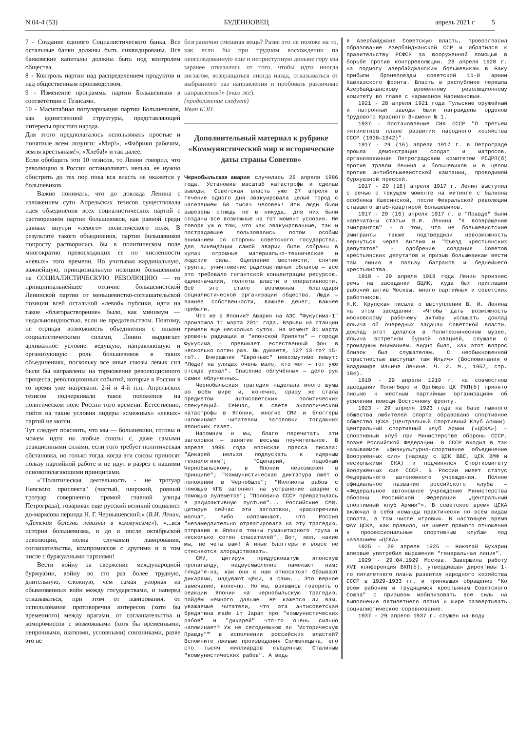N 04-4 (53) БУДЁННОВЕЦ апрель 2021 г 5
7 - Создание единого Социалистического банка. Все остальные банки должны быть ликвидированы. Все банковские капиталы должны быть под контролем общества.
8 - Контроль партии над распределением продуктов и над общественным производством.
9 - Изменение программы партии Большевиков в соответствии с Тезисами.
10 - Масштабная популяризация партии Большевиков, как единственной структуры, представляющей интересы простого народа.
Для этого предполагалось использовать простые и понятные всем лозунги: «Мир!», «Фабрики рабочим, земля крестьянам!», «Хлеба!» и так далее.
Если обобщить эти 10 тезисов, то Ленин говорил, что революцию в России останавливать нельзя, ее нужно обострять до тех пор пока вся власть не окажется у большевиков.
Важно понимать, что до доклада Ленина с изложением сути Апрельских тезисов существовала идея объединения всех социалистических партий с растворением партии большевиков, как равной среди равных внутри «левого» политического поля. В результате такого объединения, партия большевиков попросту растворилась бы в политическом поле многократно превосходящих ее по численности «левых» того времени. Но учитывая кардинальную, важнейшую, принципиальную позицию большевиков на СОЦИАЛИСТИЧЕСКУЮ РЕВОЛЮЦИЮ — то принципиальнейшее отличие большевистской Ленинской партии от меньшевистко-соглашательской позиции всей остальной «левой» публики, идти на такое «благорастворение» было, как минимум — недальновидностью, если не предательством. Поэтому, не отрицая возможность объединения с иными социалистическими силами, Ленин выдвигает архиважное условие: ведущую, направляющую и организующую роль большевиков в таких объединениях, поскольку все иные союзы левых сил были бы направлены на торможение революционного процесса, революционных событий, которые в России в то время уже назревали. 2-й и 4-й п.п. Апрельских тезисов подчеркивали такое положение на политическом поле России того времени. Естественно, пойти на такие условия лидеры «смежных» «левых» партий не могли.
Тут следует пояснить, что мы — большевики, готовы и можем идти на любые союзы с, даже самыми реакционными силами, если того требует политическая обстановка, но только тогда, когда эти союзы приносят пользу партийной работе и не идут в разрез с нашими основополагающими принципами.
«"Политическая деятельность - не тротуар Невского проспекта" (чистый, широкий, ровный тротуар совершенно прямой главной улицы Петрограда), говаривал еще русский великий социалист до-марксова периода Н. Г. Чернышевский.» (В.И. Ленин, «Детская болезнь левизны в коммунизме»). «...вся история большевизма, и до и после октябрьской революции, полна случаями лавирования, соглашательства, компромиссов с другими и в том числе с буржуазными партиями!
Вести войну за свержение международной буржуазии, войну во сто раз более трудную, длительную, сложную, чем самая упорная из обыкновенных войн между государствами, и наперед отказываться, при этом от лавирования, от использования противоречия интересов (хотя бы временного) между врагами, от соглашательства и компромиссов с возможными (хотя бы временными, непрочными, шаткими, условными) союзниками, разве это не
безгранично смешная вещь? Разве это не похоже на то, как если бы при трудном восхождении па неисследованную еще и неприступную доныне гору мы заранее отказались от того, чтобы идти иногда зигзагом, возвращаться иногда назад, отказываться от выбранного раз направления и пробовать различные направления?» (там же).
(продолжение следует)
Иван КЭП.
Дополнительный материал к рубрике «Коммунистический мир и исторические даты страны Советов»
Чернобыльская авария случилась 26 апреля 1986 года. Установив масштаб катастрофы и сделав выводы, Советская власть уже 27 апреля в течение одного дня эвакуировала целый город с населением 50 тысяч человек! Эти люди были вывезены отнюдь не в никуда, для них были созданы все возможные на тот момент условия. Не говоря уж о том, что как эвакуированные, так и пострадавшие пользовались потом особым вниманием со стороны советского государства. Для ликвидации самой аварии были собраны в кулак огромные материально-технические и людские силы. Оцепление местности, снятие грунта, уничтожение радиоактивных облаков — всё это требовало гигантской концентрации ресурсов, единоначалия, полноты власти и оперативности. Всё это стало возможным благодаря социалистической организации общества. Люди — важнее собственности, важнее денег, важнее прибыли.
Что же в Японии? Авария на АЭС "Фукусима-1" произошла 11 марта 2011 года. Взрывы на станции гремели ещё несколько суток. На момент 31 марта уровень радиации в "японской Припяти" — городе Фукусима — превышает естественный фон в несколько сотен раз. Вы думаете, 12? 13-го? 15-го?.. Вчерашние "Евроньюс" невозмутимо пишут: "Людей на улицах очень мало, кто мог — тот уже отсюда уехал". Спасение облучённых — дело рук самих облучённых…
Чернобыльская трагедия наделала много шума во всём мире и, конечно, сразу же стала предметом антисоветских политических спекуляций. Сейчас, в свете экологической катастрофы в Японии, многие СМИ и блоггеры напоминают читателям заголовки тогдашних японских газет.
Напомним и мы, благо перечитать эти заголовки — занятие весьма поучительное. В апреле 1986 года японская пресса писала: "Дикарей нельзя подпускать к ядерным технологиям"; "Сценарий, подобный Чернобыльскому, в Японии невозможен в принципе"; "Коммунистическая диктатура лжет о положении в Чернобыле"; "Миллионы рабов с помощью КГБ загоняют на устранение аварии с помощью пулеметов"; "Половина СССР превратилась в радиоактивную пустыню"... Российские СМИ, цитируя сейчас эти заголовки, красноречиво молчат, либо напоминают, что Россия "незамедлительно отреагировала на эту трагедию, отправив в Японию тонны гуманитарного груза и несколько сотен спасателей". Вот, мол, какие мы, не чета вам! А иные блоггеры и вовсе не стесняются злорадствовать.
СМИ, цитируя придурковатую японскую пропаганду, недвусмысленно намекают нам: глядите-ка, как они к нам относятся! Обзывают дикарями, надувают щёки, а сами... Это верное замечание, конечно. Но мы, взявшись говорить о реакции Японии на чернобыльскую трагедию, пойдём немного дальше. Не кажется ли вам, уважаемые читатели, что эта антисоветская бредятина made in Japan про "коммунистических рабов" и "дикарей" что-то очень сильно напоминает? Уж не сегодняшнюю ли "Историческую Правду"™ в исполнении российских властей? Вспомните лживые произведения Солженицына, его сто тысяч миллиардов съеденных Сталиным "коммунистических рабов". А ведь
в Азербайджане Советскую власть, провозгласил образование Азербайджанской ССР и обратился к правительству РСФСР за вооруженной помощью в борьбе против контрреволюции. 28 апреля 1920 г. на подмогу азербайджанским большевикам в Баку прибыли бронепоезды советской 11-й армии Кавказского фронта. Власть в республике перешла Азербайджанскому временному революционному комитету во главе с Нариманом Наримановым.
1921 - 28 апреля 1921 года Тульские оружейный и патронный заводы были награждены орденом Трудового Красного Знамени № 1.
1937 - Постановление СНК СССР "О третьем пятилетнем плане развития народного хозяйства СССР (1938—1942)".
1917 - 29 (16) апреля 1917 г. в Петрограде прошла демонстрация солдат и матросов, организованная Петроградским комитетом РСДРП(б) против травли Ленина и большевиков и в целом против антибольшевистской кампании, проводимой буржуазной прессой.
1917 - 29 (16) апреля 1917 г. Ленин выступил с речью о текущем моменте на митинге с балкона особняка Кшесинской, после Февральской революции ставшего штаб-квартирой большевиков.
1917 - 29 (16) апреля 1917 г. в "Правде" были напечатаны статьи В.И. Ленина "К возвращению эмигрантов" - о том, что не большевистские эмигранты также подтвердили невозможность вернуться через Англию и "Съезд крестьянских депутатов" - одобрение создания Советов крестьянских депутатов и призыв большевикам вести там линию в пользу батраков и беднейшего крестьянства.
1918 - 29 апреля 1918 года Ленин произнес речь на заседании ВЦИК, куда был приглашен рабочий актив Москвы, много партийных и советских работников.
Н.К. Крупская писала о выступлении В. И. Ленина на этом заседании: «Чтобы дать возможность московскому рабочему активу услышать доклад Ильича об очередных задачах Советской власти, доклад этот делался в Политехническом музее. Ильича встретили бурной овацией, слушали с громадным вниманием, видно было, как этот вопрос близок был слушателям. С необыкновенной страстностью выступал там Ильич» (Воспоминания о Владимире Ильиче Ленине. Ч. 2. М., 1957, стр. 184).
1919 - 29 апреля 1919 г. на совместном заседании Политбюро и Оргбюро ЦК РКП(б) принято письмо к местным партийным организациям об усилении помощи Восточному фронту.
1923 - 29 апреля 1923 года на базе лыжного общества любителей спорта образовано спортивное общество ЦСКА (Центральный Спортивный Клуб Армии)
Центральный спортивный клуб Армии («ЦСКА») — спортивный клуб при Министерстве обороны СССР, позже Российской Федерации. В СССР входил в так называемое «физкультурно-спортивное объединение Вооружённых сил» (наряду с ЦСК ВВС, ЦСК ВМФ и несколькими СКА) и подчинялся Спорткомитету Вооружённых сил СССР. В России имеет статус Федерального автономного учреждения. Полное официальное название российского клуба — «Федеральное автономное учреждение Министерства обороны Российской Федерации „Центральный спортивный клуб Армии“». В советское время ЦСКА включал в себя команды практически по всем видам спорта, в том числе игровым. В настоящее время ФАУ ЦСКА, как правило, не имеет прямого отношения к профессиональным спортивным клубам под названием «ЦСКА».
1925 - 29 апреля 1925 — Николай Бухарин впервые употребил выражение "генеральная линия".
1929 - 29.04.1929 Москва. Завершила работу XVI конференция ВКП(б), утвердившая директивы 1-го пятилетнего плана развития народного хозяйства СССР в 1929-1933 гг. и принявшая обращение "Ко всем рабочим и трудящимся крестьянам Советского Союза" с призывом мобилизовать все силы на выполнение пятилетнего плана и шире развертывать социалистическое соревнование.
1937 - 29 апреля 1937 г. спущен на воду